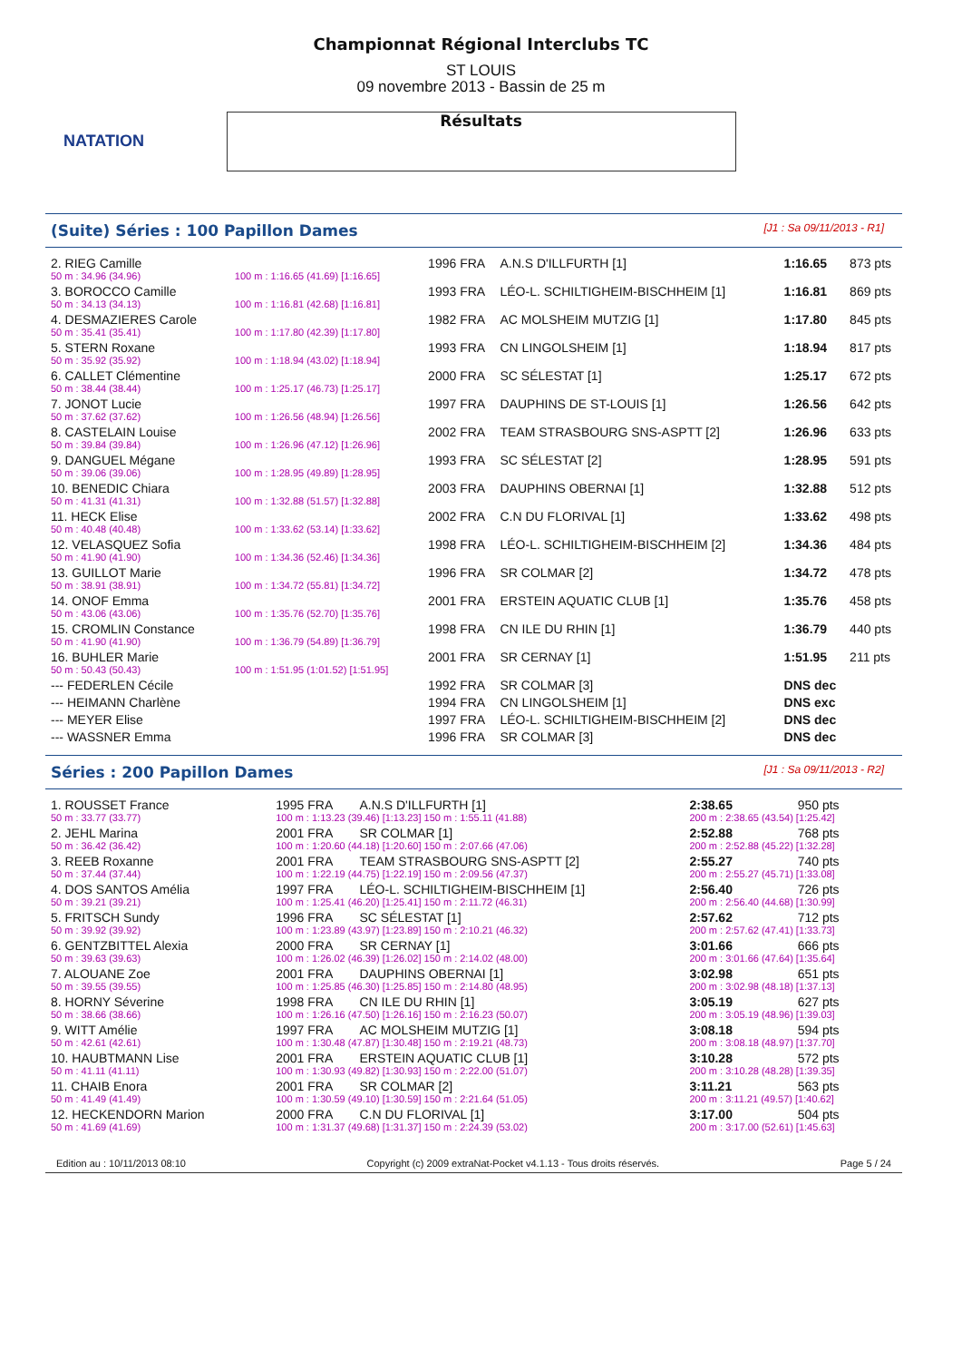NATATION
Championnat Régional Interclubs TC
ST LOUIS
09 novembre 2013 - Bassin de 25 m
Résultats
(Suite) Séries : 100 Papillon Dames [J1 : Sa 09/11/2013 - R1]
| 2. RIEG Camille | | 1996 FRA | A.N.S D'ILLFURTH [1] | 1:16.65 | 873 pts |
| 50 m : 34.96 (34.96) | 100 m : 1:16.65 (41.69) [1:16.65] | | | | |
| 3. BOROCCO Camille | | 1993 FRA | LÉO-L. SCHILTIGHEIM-BISCHHEIM [1] | 1:16.81 | 869 pts |
| 50 m : 34.13 (34.13) | 100 m : 1:16.81 (42.68) [1:16.81] | | | | |
| 4. DESMAZIERES Carole | | 1982 FRA | AC MOLSHEIM MUTZIG [1] | 1:17.80 | 845 pts |
| 50 m : 35.41 (35.41) | 100 m : 1:17.80 (42.39) [1:17.80] | | | | |
| 5. STERN Roxane | | 1993 FRA | CN LINGOLSHEIM [1] | 1:18.94 | 817 pts |
| 50 m : 35.92 (35.92) | 100 m : 1:18.94 (43.02) [1:18.94] | | | | |
| 6. CALLET Clémentine | | 2000 FRA | SC SÉLESTAT [1] | 1:25.17 | 672 pts |
| 50 m : 38.44 (38.44) | 100 m : 1:25.17 (46.73) [1:25.17] | | | | |
| 7. JONOT Lucie | | 1997 FRA | DAUPHINS DE ST-LOUIS [1] | 1:26.56 | 642 pts |
| 50 m : 37.62 (37.62) | 100 m : 1:26.56 (48.94) [1:26.56] | | | | |
| 8. CASTELAIN Louise | | 2002 FRA | TEAM STRASBOURG SNS-ASPTT [2] | 1:26.96 | 633 pts |
| 50 m : 39.84 (39.84) | 100 m : 1:26.96 (47.12) [1:26.96] | | | | |
| 9. DANGUEL Mégane | | 1993 FRA | SC SÉLESTAT [2] | 1:28.95 | 591 pts |
| 50 m : 39.06 (39.06) | 100 m : 1:28.95 (49.89) [1:28.95] | | | | |
| 10. BENEDIC Chiara | | 2003 FRA | DAUPHINS OBERNAI [1] | 1:32.88 | 512 pts |
| 50 m : 41.31 (41.31) | 100 m : 1:32.88 (51.57) [1:32.88] | | | | |
| 11. HECK Elise | | 2002 FRA | C.N DU FLORIVAL [1] | 1:33.62 | 498 pts |
| 50 m : 40.48 (40.48) | 100 m : 1:33.62 (53.14) [1:33.62] | | | | |
| 12. VELASQUEZ Sofia | | 1998 FRA | LÉO-L. SCHILTIGHEIM-BISCHHEIM [2] | 1:34.36 | 484 pts |
| 50 m : 41.90 (41.90) | 100 m : 1:34.36 (52.46) [1:34.36] | | | | |
| 13. GUILLOT Marie | | 1996 FRA | SR COLMAR [2] | 1:34.72 | 478 pts |
| 50 m : 38.91 (38.91) | 100 m : 1:34.72 (55.81) [1:34.72] | | | | |
| 14. ONOF Emma | | 2001 FRA | ERSTEIN AQUATIC CLUB [1] | 1:35.76 | 458 pts |
| 50 m : 43.06 (43.06) | 100 m : 1:35.76 (52.70) [1:35.76] | | | | |
| 15. CROMLIN Constance | | 1998 FRA | CN ILE DU RHIN [1] | 1:36.79 | 440 pts |
| 50 m : 41.90 (41.90) | 100 m : 1:36.79 (54.89) [1:36.79] | | | | |
| 16. BUHLER Marie | | 2001 FRA | SR CERNAY [1] | 1:51.95 | 211 pts |
| 50 m : 50.43 (50.43) | 100 m : 1:51.95 (1:01.52) [1:51.95] | | | | |
| --- FEDERLEN Cécile | | 1992 FRA | SR COLMAR [3] | DNS dec | |
| --- HEIMANN Charlène | | 1994 FRA | CN LINGOLSHEIM [1] | DNS exc | |
| --- MEYER Elise | | 1997 FRA | LÉO-L. SCHILTIGHEIM-BISCHHEIM [2] | DNS dec | |
| --- WASSNER Emma | | 1996 FRA | SR COLMAR [3] | DNS dec | |
Séries : 200 Papillon Dames [J1 : Sa 09/11/2013 - R2]
| 1. ROUSSET France | 1995 FRA | A.N.S D'ILLFURTH [1] | 2:38.65 | 950 pts |
| 50 m : 33.77 (33.77) | 100 m : 1:13.23 (39.46) [1:13.23] 150 m : 1:55.11 (41.88) | | 200 m : 2:38.65 (43.54) [1:25.42] | |
| 2. JEHL Marina | 2001 FRA | SR COLMAR [1] | 2:52.88 | 768 pts |
| 50 m : 36.42 (36.42) | 100 m : 1:20.60 (44.18) [1:20.60] 150 m : 2:07.66 (47.06) | | 200 m : 2:52.88 (45.22) [1:32.28] | |
| 3. REEB Roxanne | 2001 FRA | TEAM STRASBOURG SNS-ASPTT [2] | 2:55.27 | 740 pts |
| 50 m : 37.44 (37.44) | 100 m : 1:22.19 (44.75) [1:22.19] 150 m : 2:09.56 (47.37) | | 200 m : 2:55.27 (45.71) [1:33.08] | |
| 4. DOS SANTOS Amélia | 1997 FRA | LÉO-L. SCHILTIGHEIM-BISCHHEIM [1] | 2:56.40 | 726 pts |
| 50 m : 39.21 (39.21) | 100 m : 1:25.41 (46.20) [1:25.41] 150 m : 2:11.72 (46.31) | | 200 m : 2:56.40 (44.68) [1:30.99] | |
| 5. FRITSCH Sundy | 1996 FRA | SC SÉLESTAT [1] | 2:57.62 | 712 pts |
| 50 m : 39.92 (39.92) | 100 m : 1:23.89 (43.97) [1:23.89] 150 m : 2:10.21 (46.32) | | 200 m : 2:57.62 (47.41) [1:33.73] | |
| 6. GENTZBITTEL Alexia | 2000 FRA | SR CERNAY [1] | 3:01.66 | 666 pts |
| 50 m : 39.63 (39.63) | 100 m : 1:26.02 (46.39) [1:26.02] 150 m : 2:14.02 (48.00) | | 200 m : 3:01.66 (47.64) [1:35.64] | |
| 7. ALOUANE Zoe | 2001 FRA | DAUPHINS OBERNAI [1] | 3:02.98 | 651 pts |
| 50 m : 39.55 (39.55) | 100 m : 1:25.85 (46.30) [1:25.85] 150 m : 2:14.80 (48.95) | | 200 m : 3:02.98 (48.18) [1:37.13] | |
| 8. HORNY Séverine | 1998 FRA | CN ILE DU RHIN [1] | 3:05.19 | 627 pts |
| 50 m : 38.66 (38.66) | 100 m : 1:26.16 (47.50) [1:26.16] 150 m : 2:16.23 (50.07) | | 200 m : 3:05.19 (48.96) [1:39.03] | |
| 9. WITT Amélie | 1997 FRA | AC MOLSHEIM MUTZIG [1] | 3:08.18 | 594 pts |
| 50 m : 42.61 (42.61) | 100 m : 1:30.48 (47.87) [1:30.48] 150 m : 2:19.21 (48.73) | | 200 m : 3:08.18 (48.97) [1:37.70] | |
| 10. HAUBTMANN Lise | 2001 FRA | ERSTEIN AQUATIC CLUB [1] | 3:10.28 | 572 pts |
| 50 m : 41.11 (41.11) | 100 m : 1:30.93 (49.82) [1:30.93] 150 m : 2:22.00 (51.07) | | 200 m : 3:10.28 (48.28) [1:39.35] | |
| 11. CHAIB Enora | 2001 FRA | SR COLMAR [2] | 3:11.21 | 563 pts |
| 50 m : 41.49 (41.49) | 100 m : 1:30.59 (49.10) [1:30.59] 150 m : 2:21.64 (51.05) | | 200 m : 3:11.21 (49.57) [1:40.62] | |
| 12. HECKENDORN Marion | 2000 FRA | C.N DU FLORIVAL [1] | 3:17.00 | 504 pts |
| 50 m : 41.69 (41.69) | 100 m : 1:31.37 (49.68) [1:31.37] 150 m : 2:24.39 (53.02) | | 200 m : 3:17.00 (52.61) [1:45.63] | |
Edition au : 10/11/2013 08:10 Copyright (c) 2009 extraNat-Pocket v4.1.13 - Tous droits réservés. Page 5 / 24